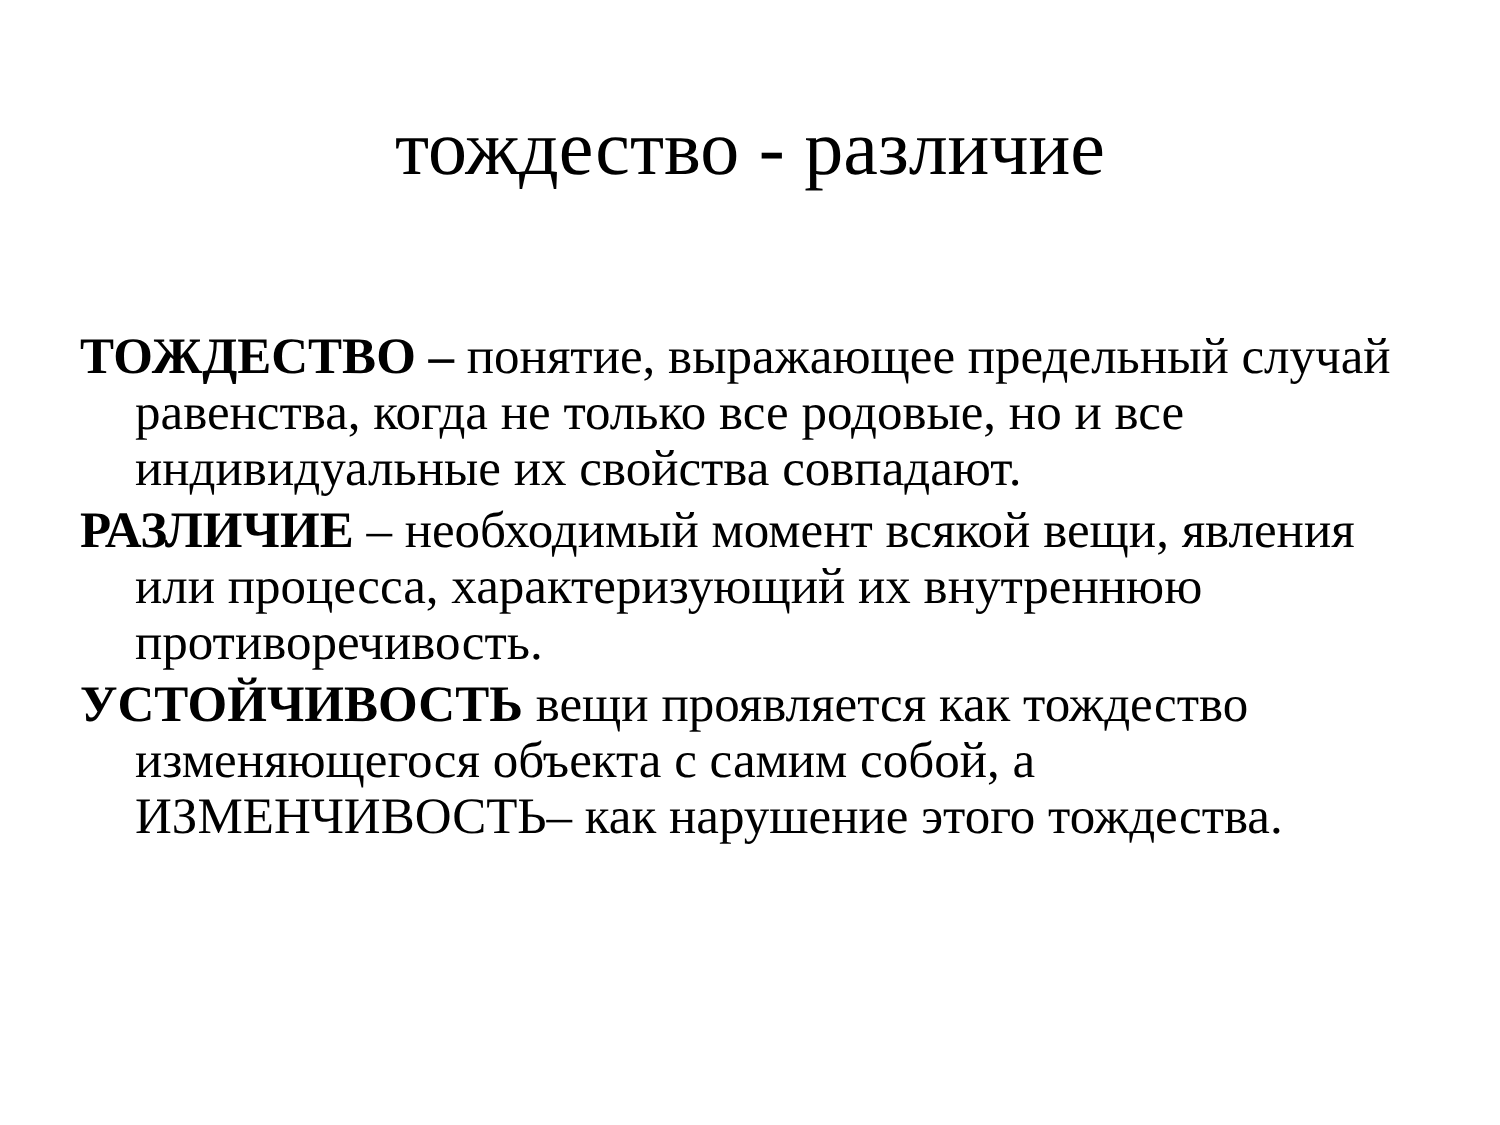тождество - различие
ТОЖДЕСТВО – понятие, выражающее предельный случай равенства, когда не только все родовые, но и все индивидуальные их свойства совпадают.
РАЗЛИЧИЕ – необходимый момент всякой вещи, явления или процесса, характеризующий их внутреннюю противоречивость.
УСТОЙЧИВОСТЬ вещи проявляется как тождество изменяющегося объекта с самим собой, а ИЗМЕНЧИВОСТЬ– как нарушение этого тождества.